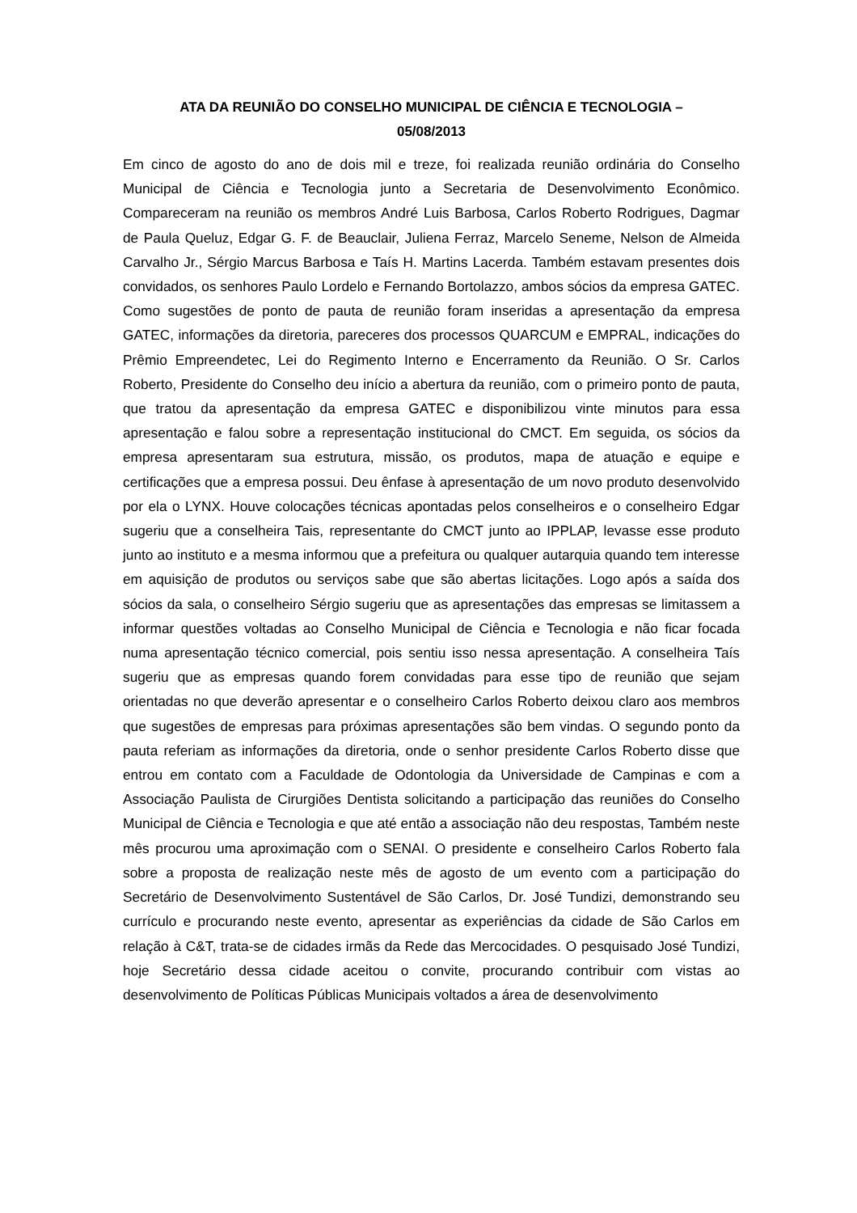ATA DA REUNIÃO DO CONSELHO MUNICIPAL DE CIÊNCIA E TECNOLOGIA –
05/08/2013
Em cinco de agosto do ano de dois mil e treze, foi realizada reunião ordinária do Conselho Municipal de Ciência e Tecnologia junto a Secretaria de Desenvolvimento Econômico. Compareceram na reunião os membros André Luis Barbosa, Carlos Roberto Rodrigues, Dagmar de Paula Queluz, Edgar G. F. de Beauclair, Juliena Ferraz, Marcelo Seneme, Nelson de Almeida Carvalho Jr., Sérgio Marcus Barbosa e Taís H. Martins Lacerda. Também estavam presentes dois convidados, os senhores Paulo Lordelo e Fernando Bortolazzo, ambos sócios da empresa GATEC. Como sugestões de ponto de pauta de reunião foram inseridas a apresentação da empresa GATEC, informações da diretoria, pareceres dos processos QUARCUM e EMPRAL, indicações do Prêmio Empreendetec, Lei do Regimento Interno e Encerramento da Reunião. O Sr. Carlos Roberto, Presidente do Conselho deu início a abertura da reunião, com o primeiro ponto de pauta, que tratou da apresentação da empresa GATEC e disponibilizou vinte minutos para essa apresentação e falou sobre a representação institucional do CMCT. Em seguida, os sócios da empresa apresentaram sua estrutura, missão, os produtos, mapa de atuação e equipe e certificações que a empresa possui. Deu ênfase à apresentação de um novo produto desenvolvido por ela o LYNX. Houve colocações técnicas apontadas pelos conselheiros e o conselheiro Edgar sugeriu que a conselheira Tais, representante do CMCT junto ao IPPLAP, levasse esse produto junto ao instituto e a mesma informou que a prefeitura ou qualquer autarquia quando tem interesse em aquisição de produtos ou serviços sabe que são abertas licitações. Logo após a saída dos sócios da sala, o conselheiro Sérgio sugeriu que as apresentações das empresas se limitassem a informar questões voltadas ao Conselho Municipal de Ciência e Tecnologia e não ficar focada numa apresentação técnico comercial, pois sentiu isso nessa apresentação. A conselheira Taís sugeriu que as empresas quando forem convidadas para esse tipo de reunião que sejam orientadas no que deverão apresentar e o conselheiro Carlos Roberto deixou claro aos membros que sugestões de empresas para próximas apresentações são bem vindas. O segundo ponto da pauta referiam as informações da diretoria, onde o senhor presidente Carlos Roberto disse que entrou em contato com a Faculdade de Odontologia da Universidade de Campinas e com a Associação Paulista de Cirurgiões Dentista solicitando a participação das reuniões do Conselho Municipal de Ciência e Tecnologia e que até então a associação não deu respostas, Também neste mês procurou uma aproximação com o SENAI. O presidente e conselheiro Carlos Roberto fala sobre a proposta de realização neste mês de agosto de um evento com a participação do Secretário de Desenvolvimento Sustentável de São Carlos, Dr. José Tundizi, demonstrando seu currículo e procurando neste evento, apresentar as experiências da cidade de São Carlos em relação à C&T, trata-se de cidades irmãs da Rede das Mercocidades. O pesquisado José Tundizi, hoje Secretário dessa cidade aceitou o convite, procurando contribuir com vistas ao desenvolvimento de Políticas Públicas Municipais voltados a área de desenvolvimento